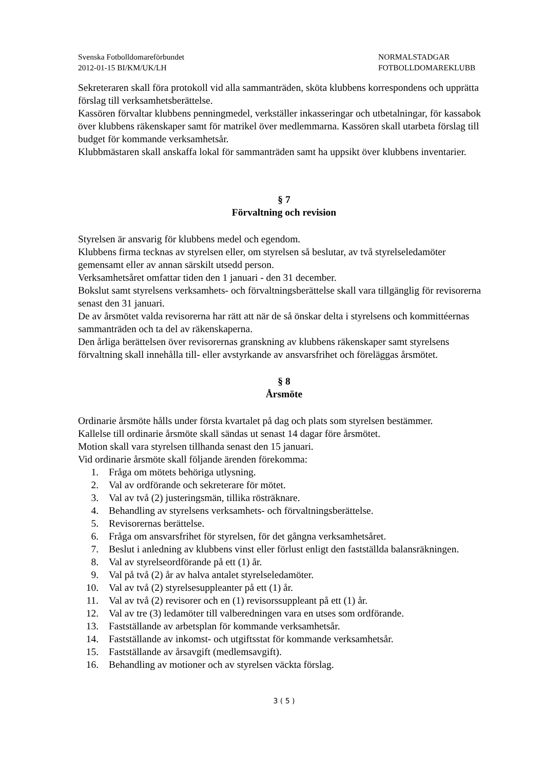Svenska Fotbolldomareförbundet
2012-01-15 BI/KM/UK/LH
NORMALSTADGAR
FOTBOLLDOMAREKLUBB
Sekreteraren skall föra protokoll vid alla sammanträden, sköta klubbens korrespondens och upprätta förslag till verksamhetsberättelse.
Kassören förvaltar klubbens penningmedel, verkställer inkasseringar och utbetalningar, för kassabok över klubbens räkenskaper samt för matrikel över medlemmarna. Kassören skall utarbeta förslag till budget för kommande verksamhetsår.
Klubbmästaren skall anskaffa lokal för sammanträden samt ha uppsikt över klubbens inventarier.
§ 7
Förvaltning och revision
Styrelsen är ansvarig för klubbens medel och egendom.
Klubbens firma tecknas av styrelsen eller, om styrelsen så beslutar, av två styrelseledamöter gemensamt eller av annan särskilt utsedd person.
Verksamhetsåret omfattar tiden den 1 januari - den 31 december.
Bokslut samt styrelsens verksamhets- och förvaltningsberättelse skall vara tillgänglig för revisorerna senast den 31 januari.
De av årsmötet valda revisorerna har rätt att när de så önskar delta i styrelsens och kommittéernas sammanträden och ta del av räkenskaperna.
Den årliga berättelsen över revisorernas granskning av klubbens räkenskaper samt styrelsens förvaltning skall innehålla till- eller avstyrkande av ansvarsfrihet och föreläggas årsmötet.
§ 8
Årsmöte
Ordinarie årsmöte hålls under första kvartalet på dag och plats som styrelsen bestämmer.
Kallelse till ordinarie årsmöte skall sändas ut senast 14 dagar före årsmötet.
Motion skall vara styrelsen tillhanda senast den 15 januari.
Vid ordinarie årsmöte skall följande ärenden förekomma:
1. Fråga om mötets behöriga utlysning.
2. Val av ordförande och sekreterare för mötet.
3. Val av två (2) justeringsmän, tillika rösträknare.
4. Behandling av styrelsens verksamhets- och förvaltningsberättelse.
5. Revisorernas berättelse.
6. Fråga om ansvarsfrihet för styrelsen, för det gångna verksamhetsåret.
7. Beslut i anledning av klubbens vinst eller förlust enligt den fastställda balansräkningen.
8. Val av styrelseordförande på ett (1) år.
9. Val på två (2) år av halva antalet styrelseledamöter.
10. Val av två (2) styrelsesuppleanter på ett (1) år.
11. Val av två (2) revisorer och en (1) revisorssuppleant på ett (1) år.
12. Val av tre (3) ledamöter till valberedningen vara en utses som ordförande.
13. Fastställande av arbetsplan för kommande verksamhetsår.
14. Fastställande av inkomst- och utgiftsstat för kommande verksamhetsår.
15. Fastställande av årsavgift (medlemsavgift).
16. Behandling av motioner och av styrelsen väckta förslag.
3 ( 5 )